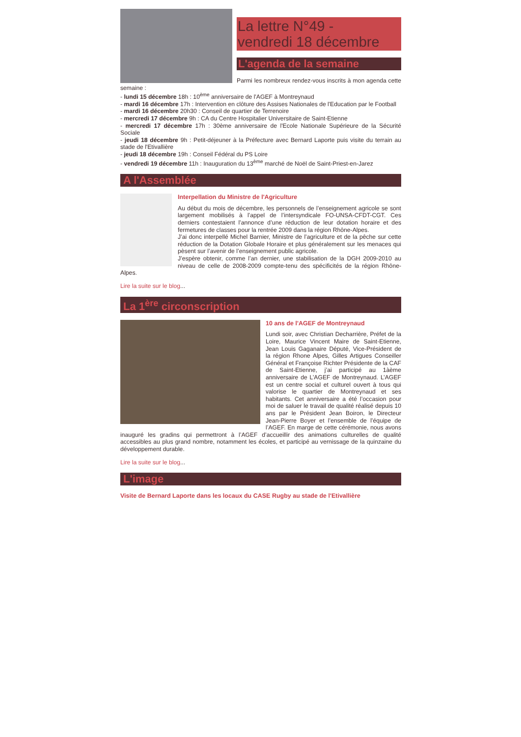La lettre N°49 -
vendredi 18 décembre
L'agenda de la semaine
Parmi les nombreux rendez-vous inscrits à mon agenda cette semaine :
- lundi 15 décembre 18h : 10<sup>ème</sup> anniversaire de l'AGEF à Montreynaud
- mardi 16 décembre 17h : Intervention en clôture des Assises Nationales de l'Education par le Football
- mardi 16 décembre 20h30 : Conseil de quartier de Terrenoire
- mercredi 17 décembre 9h : CA du Centre Hospitalier Universitaire de Saint-Etienne
- mercredi 17 décembre 17h : 30ème anniversaire de l'Ecole Nationale Supérieure de la Sécurité Sociale
- jeudi 18 décembre 9h : Petit-déjeuner à la Préfecture avec Bernard Laporte puis visite du terrain au stade de l'Etivallière
- jeudi 18 décembre 19h : Conseil Fédéral du PS Loire
- vendredi 19 décembre 11h : Inauguration du 13<sup>ème</sup> marché de Noël de Saint-Priest-en-Jarez
A l'Assemblée
Interpellation du Ministre de l'Agriculture
Au début du mois de décembre, les personnels de l’enseignement agricole se sont largement mobilisés à l’appel de l’intersyndicale FO-UNSA-CFDT-CGT. Ces derniers contestaient l’annonce d’une réduction de leur dotation horaire et des fermetures de classes pour la rentrée 2009 dans la région Rhône-Alpes.
J’ai donc interpellé Michel Barnier, Ministre de l’agriculture et de la pêche sur cette réduction de la Dotation Globale Horaire et plus généralement sur les menaces qui pèsent sur l’avenir de l’enseignement public agricole.
J’espère obtenir, comme l’an dernier, une stabilisation de la DGH 2009-2010 au niveau de celle de 2008-2009 compte-tenu des spécificités de la région Rhône-Alpes.
Lire la suite sur le blog...
La 1<sup>ère</sup> circonscription
10 ans de l'AGEF de Montreynaud
Lundi soir, avec Christian Decharrière, Préfet de la Loire, Maurice Vincent Maire de Saint-Etienne, Jean Louis Gaganaire Député, Vice-Président de la région Rhone Alpes, Gilles Artigues Conseiller Général et Françoise Richter Présidente de la CAF de Saint-Etienne, j’ai participé au 1àème anniversaire de L’AGEF de Montreynaud. L’AGEF est un centre social et culturel ouvert à tous qui valorise le quartier de Montreynaud et ses habitants. Cet anniversaire a été l’occasion pour moi de saluer le travail de qualité réalisé depuis 10 ans par le Président Jean Boiron, le Directeur Jean-Pierre Boyer et l’ensemble de l’équipe de l’AGEF. En marge de cette cérémonie, nous avons inauguré les gradins qui permettront à l’AGEF d’accueillir des animations culturelles de qualité accessibles au plus grand nombre, notamment les écoles, et participé au vernissage de la quinzaine du développement durable.
Lire la suite sur le blog...
L'image
Visite de Bernard Laporte dans les locaux du CASE Rugby au stade de l'Etivallière